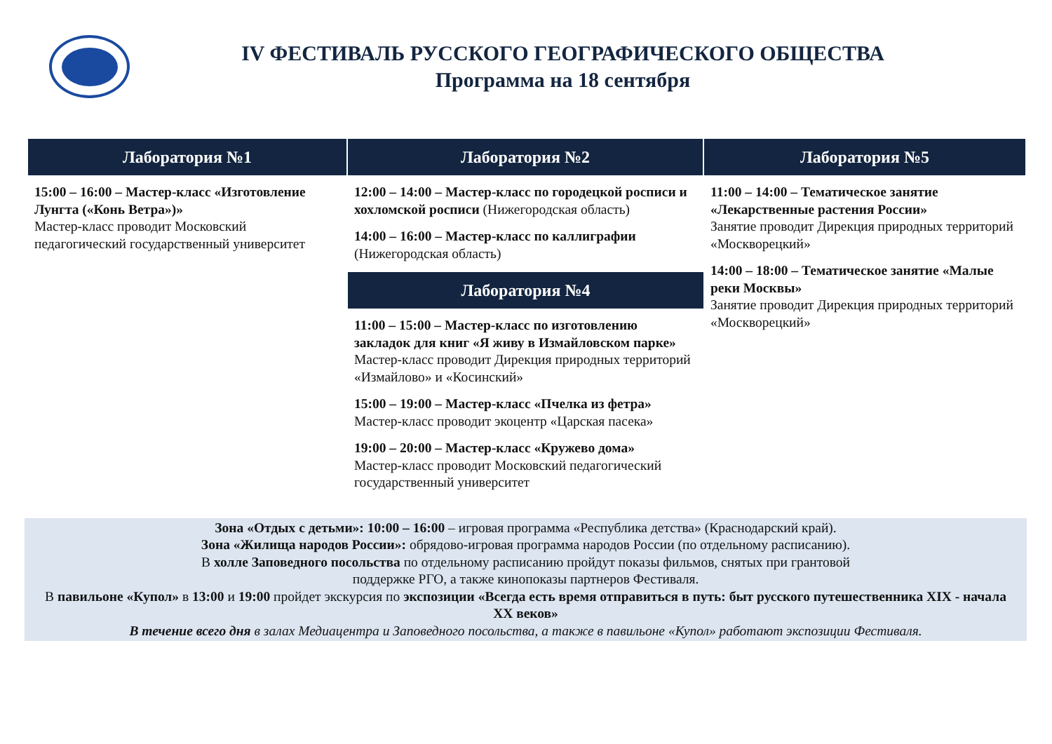IV ФЕСТИВАЛЬ РУССКОГО ГЕОГРАФИЧЕСКОГО ОБЩЕСТВА
Программа на 18 сентября
| Лаборатория №1 | Лаборатория №2 | Лаборатория №5 |
| --- | --- | --- |
| 15:00 – 16:00 – Мастер-класс «Изготовление Лунгта («Конь Ветра»)» Мастер-класс проводит Московский педагогический государственный университет | 12:00 – 14:00 – Мастер-класс по городецкой росписи и хохломской росписи (Нижегородская область) 14:00 – 16:00 – Мастер-класс по каллиграфии (Нижегородская область) | 11:00 – 14:00 – Тематическое занятие «Лекарственные растения России» Занятие проводит Дирекция природных территорий «Москворецкий» 14:00 – 18:00 – Тематическое занятие «Малые реки Москвы» Занятие проводит Дирекция природных территорий «Москворецкий» |
| | Лаборатория №4 | |
| | 11:00 – 15:00 – Мастер-класс по изготовлению закладок для книг «Я живу в Измайловском парке» Мастер-класс проводит Дирекция природных территорий «Измайлово» и «Косинский» 15:00 – 19:00 – Мастер-класс «Пчелка из фетра» Мастер-класс проводит экоцентр «Царская пасека» 19:00 – 20:00 – Мастер-класс «Кружево дома» Мастер-класс проводит Московский педагогический государственный университет | |
Зона «Отдых с детьми»: 10:00 – 16:00 – игровая программа «Республика детства» (Краснодарский край).
Зона «Жилища народов России»: обрядово-игровая программа народов России (по отдельному расписанию).
В холле Заповедного посольства по отдельному расписанию пройдут показы фильмов, снятых при грантовой
поддержке РГО, а также кинопоказы партнеров Фестиваля.
В павильоне «Купол» в 13:00 и 19:00 пройдет экскурсия по экспозиции «Всегда есть время отправиться в путь: быт русского путешественника XIX - начала XX веков»
В течение всего дня в залах Медиацентра и Заповедного посольства, а также в павильоне «Купол» работают экспозиции Фестиваля.